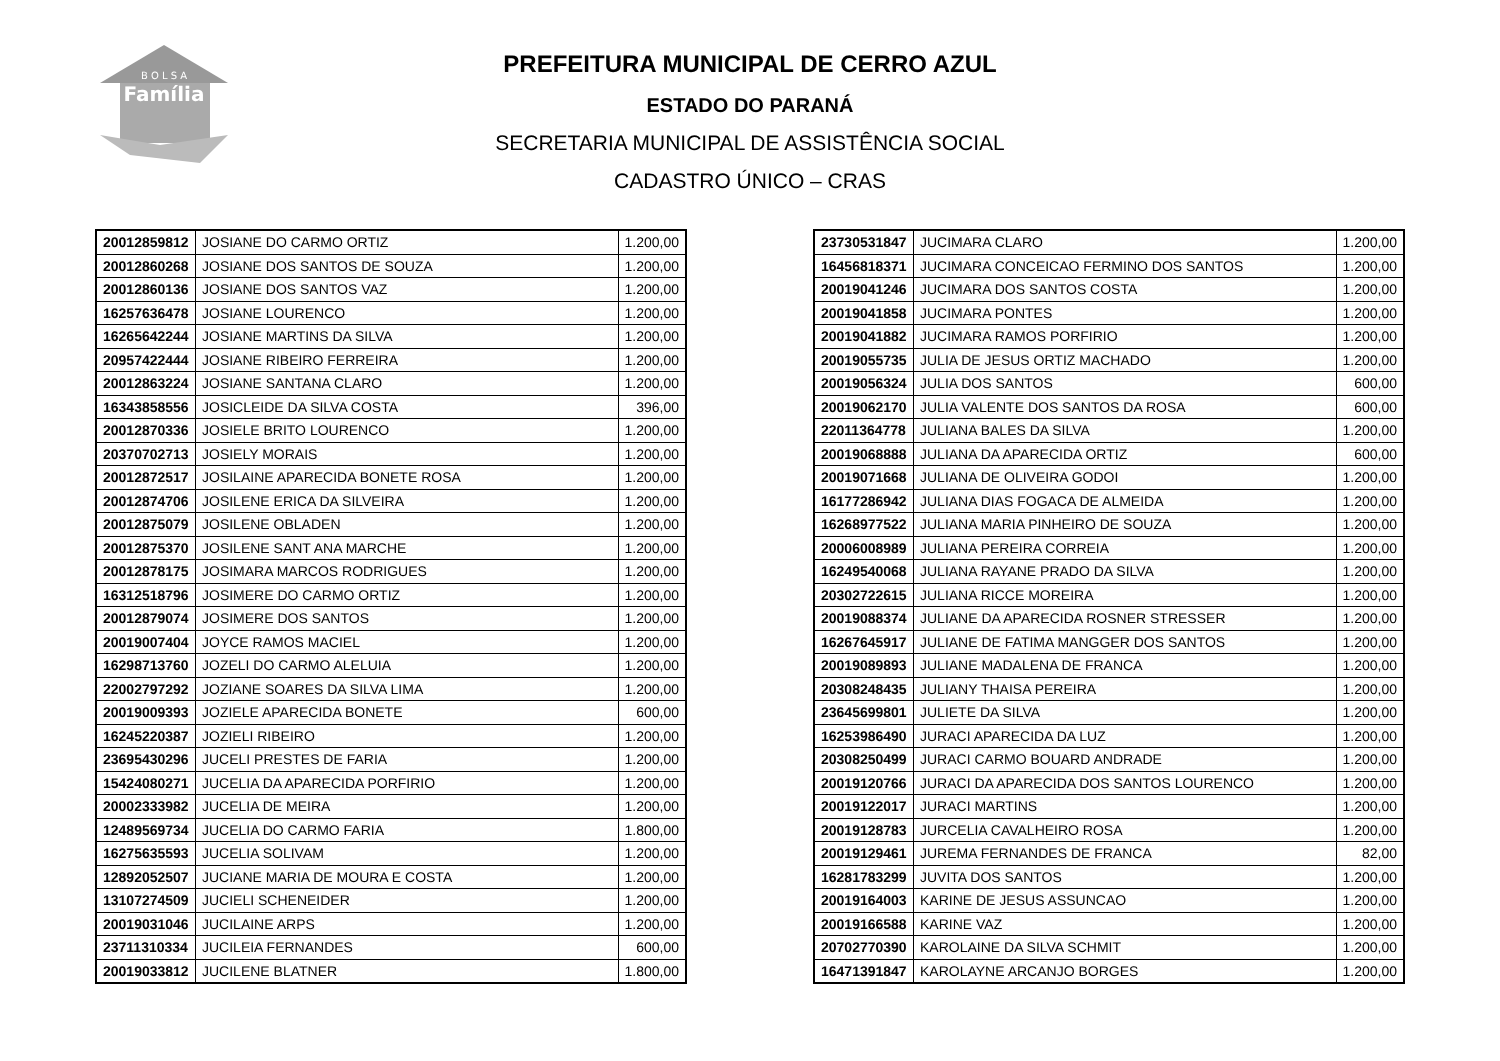B O L S A
Família
PREFEITURA MUNICIPAL DE CERRO AZUL
ESTADO DO PARANÁ
SECRETARIA MUNICIPAL DE ASSISTÊNCIA SOCIAL
CADASTRO ÚNICO – CRAS
| 20012859812 | JOSIANE DO CARMO ORTIZ | 1.200,00 |
| 20012860268 | JOSIANE DOS SANTOS DE SOUZA | 1.200,00 |
| 20012860136 | JOSIANE DOS SANTOS VAZ | 1.200,00 |
| 16257636478 | JOSIANE LOURENCO | 1.200,00 |
| 16265642244 | JOSIANE MARTINS DA SILVA | 1.200,00 |
| 20957422444 | JOSIANE RIBEIRO FERREIRA | 1.200,00 |
| 20012863224 | JOSIANE SANTANA CLARO | 1.200,00 |
| 16343858556 | JOSICLEIDE DA SILVA COSTA | 396,00 |
| 20012870336 | JOSIELE BRITO LOURENCO | 1.200,00 |
| 20370702713 | JOSIELY MORAIS | 1.200,00 |
| 20012872517 | JOSILAINE APARECIDA BONETE ROSA | 1.200,00 |
| 20012874706 | JOSILENE ERICA DA SILVEIRA | 1.200,00 |
| 20012875079 | JOSILENE OBLADEN | 1.200,00 |
| 20012875370 | JOSILENE SANT ANA MARCHE | 1.200,00 |
| 20012878175 | JOSIMARA MARCOS RODRIGUES | 1.200,00 |
| 16312518796 | JOSIMERE DO CARMO ORTIZ | 1.200,00 |
| 20012879074 | JOSIMERE DOS SANTOS | 1.200,00 |
| 20019007404 | JOYCE RAMOS MACIEL | 1.200,00 |
| 16298713760 | JOZELI DO CARMO ALELUIA | 1.200,00 |
| 22002797292 | JOZIANE SOARES DA SILVA LIMA | 1.200,00 |
| 20019009393 | JOZIELE APARECIDA BONETE | 600,00 |
| 16245220387 | JOZIELI RIBEIRO | 1.200,00 |
| 23695430296 | JUCELI PRESTES DE FARIA | 1.200,00 |
| 15424080271 | JUCELIA DA APARECIDA PORFIRIO | 1.200,00 |
| 20002333982 | JUCELIA DE MEIRA | 1.200,00 |
| 12489569734 | JUCELIA DO CARMO FARIA | 1.800,00 |
| 16275635593 | JUCELIA SOLIVAM | 1.200,00 |
| 12892052507 | JUCIANE MARIA DE MOURA E COSTA | 1.200,00 |
| 13107274509 | JUCIELI SCHENEIDER | 1.200,00 |
| 20019031046 | JUCILAINE ARPS | 1.200,00 |
| 23711310334 | JUCILEIA FERNANDES | 600,00 |
| 20019033812 | JUCILENE BLATNER | 1.800,00 |
| 23730531847 | JUCIMARA CLARO | 1.200,00 |
| 16456818371 | JUCIMARA CONCEICAO FERMINO DOS SANTOS | 1.200,00 |
| 20019041246 | JUCIMARA DOS SANTOS COSTA | 1.200,00 |
| 20019041858 | JUCIMARA PONTES | 1.200,00 |
| 20019041882 | JUCIMARA RAMOS PORFIRIO | 1.200,00 |
| 20019055735 | JULIA DE JESUS ORTIZ MACHADO | 1.200,00 |
| 20019056324 | JULIA DOS SANTOS | 600,00 |
| 20019062170 | JULIA VALENTE DOS SANTOS DA ROSA | 600,00 |
| 22011364778 | JULIANA BALES DA SILVA | 1.200,00 |
| 20019068888 | JULIANA DA APARECIDA ORTIZ | 600,00 |
| 20019071668 | JULIANA DE OLIVEIRA GODOI | 1.200,00 |
| 16177286942 | JULIANA DIAS FOGACA DE ALMEIDA | 1.200,00 |
| 16268977522 | JULIANA MARIA PINHEIRO DE SOUZA | 1.200,00 |
| 20006008989 | JULIANA PEREIRA CORREIA | 1.200,00 |
| 16249540068 | JULIANA RAYANE PRADO DA SILVA | 1.200,00 |
| 20302722615 | JULIANA RICCE MOREIRA | 1.200,00 |
| 20019088374 | JULIANE DA APARECIDA ROSNER STRESSER | 1.200,00 |
| 16267645917 | JULIANE DE FATIMA MANGGER DOS SANTOS | 1.200,00 |
| 20019089893 | JULIANE MADALENA DE FRANCA | 1.200,00 |
| 20308248435 | JULIANY THAISA PEREIRA | 1.200,00 |
| 23645699801 | JULIETE DA SILVA | 1.200,00 |
| 16253986490 | JURACI APARECIDA DA LUZ | 1.200,00 |
| 20308250499 | JURACI CARMO BOUARD ANDRADE | 1.200,00 |
| 20019120766 | JURACI DA APARECIDA DOS SANTOS LOURENCO | 1.200,00 |
| 20019122017 | JURACI MARTINS | 1.200,00 |
| 20019128783 | JURCELIA CAVALHEIRO ROSA | 1.200,00 |
| 20019129461 | JUREMA FERNANDES DE FRANCA | 82,00 |
| 16281783299 | JUVITA DOS SANTOS | 1.200,00 |
| 20019164003 | KARINE DE JESUS ASSUNCAO | 1.200,00 |
| 20019166588 | KARINE VAZ | 1.200,00 |
| 20702770390 | KAROLAINE DA SILVA SCHMIT | 1.200,00 |
| 16471391847 | KAROLAYNE ARCANJO BORGES | 1.200,00 |